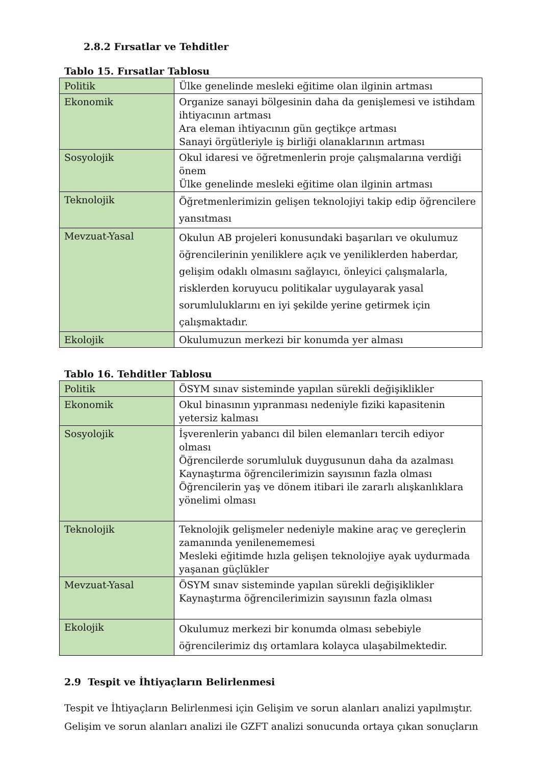2.8.2 Fırsatlar ve Tehditler
Tablo 15. Fırsatlar Tablosu
| Politik | Ülke genelinde mesleki eğitime olan ilginin artması |
| Ekonomik | Organize sanayi bölgesinin daha da genişlemesi ve istihdam ihtiyacının artması Ara eleman ihtiyacının gün geçtikçe artması Sanayi örgütleriyle iş birliği olanaklarının artması |
| Sosyolojik | Okul idaresi ve öğretmenlerin proje çalışmalarına verdiği önem Ülke genelinde mesleki eğitime olan ilginin artması |
| Teknolojik | Öğretmenlerimizin gelişen teknolojiyi takip edip öğrencilere yansıtması |
| Mevzuat-Yasal | Okulun AB projeleri konusundaki başarıları ve okulumuz öğrencilerinin yeniliklere açık ve yeniliklerden haberdar, gelişim odaklı olmasını sağlayıcı, önleyici çalışmalarla, risklerden koruyucu politikalar uygulayarak yasal sorumluluklarını en iyi şekilde yerine getirmek için çalışmaktadır. |
| Ekolojik | Okulumuzun merkezi bir konumda yer alması |
Tablo 16. Tehditler Tablosu
| Politik | ÖSYM sınav sisteminde yapılan sürekli değişiklikler |
| Ekonomik | Okul binasının yıpranması nedeniyle fiziki kapasitenin yetersiz kalması |
| Sosyolojik | İşverenlerin yabancı dil bilen elemanları tercih ediyor olması Öğrencilerde sorumluluk duygusunun daha da azalması Kaynaştırma öğrencilerimizin sayısının fazla olması Öğrencilerin yaş ve dönem itibari ile zararlı alışkanlıklara yönelimi olması |
| Teknolojik | Teknolojik gelişmeler nedeniyle makine araç ve gereçlerin zamanında yenilenememesi Mesleki eğitimde hızla gelişen teknolojiye ayak uydurmada yaşanan güçlükler |
| Mevzuat-Yasal | ÖSYM sınav sisteminde yapılan sürekli değişiklikler Kaynaştırma öğrencilerimizin sayısının fazla olması |
| Ekolojik | Okulumuz merkezi bir konumda olması sebebiyle öğrencilerimiz dış ortamlara kolayca ulaşabilmektedir. |
2.9 Tespit ve İhtiyaçların Belirlenmesi
Tespit ve İhtiyaçların Belirlenmesi için Gelişim ve sorun alanları analizi yapılmıştır. Gelişim ve sorun alanları analizi ile GZFT analizi sonucunda ortaya çıkan sonuçların